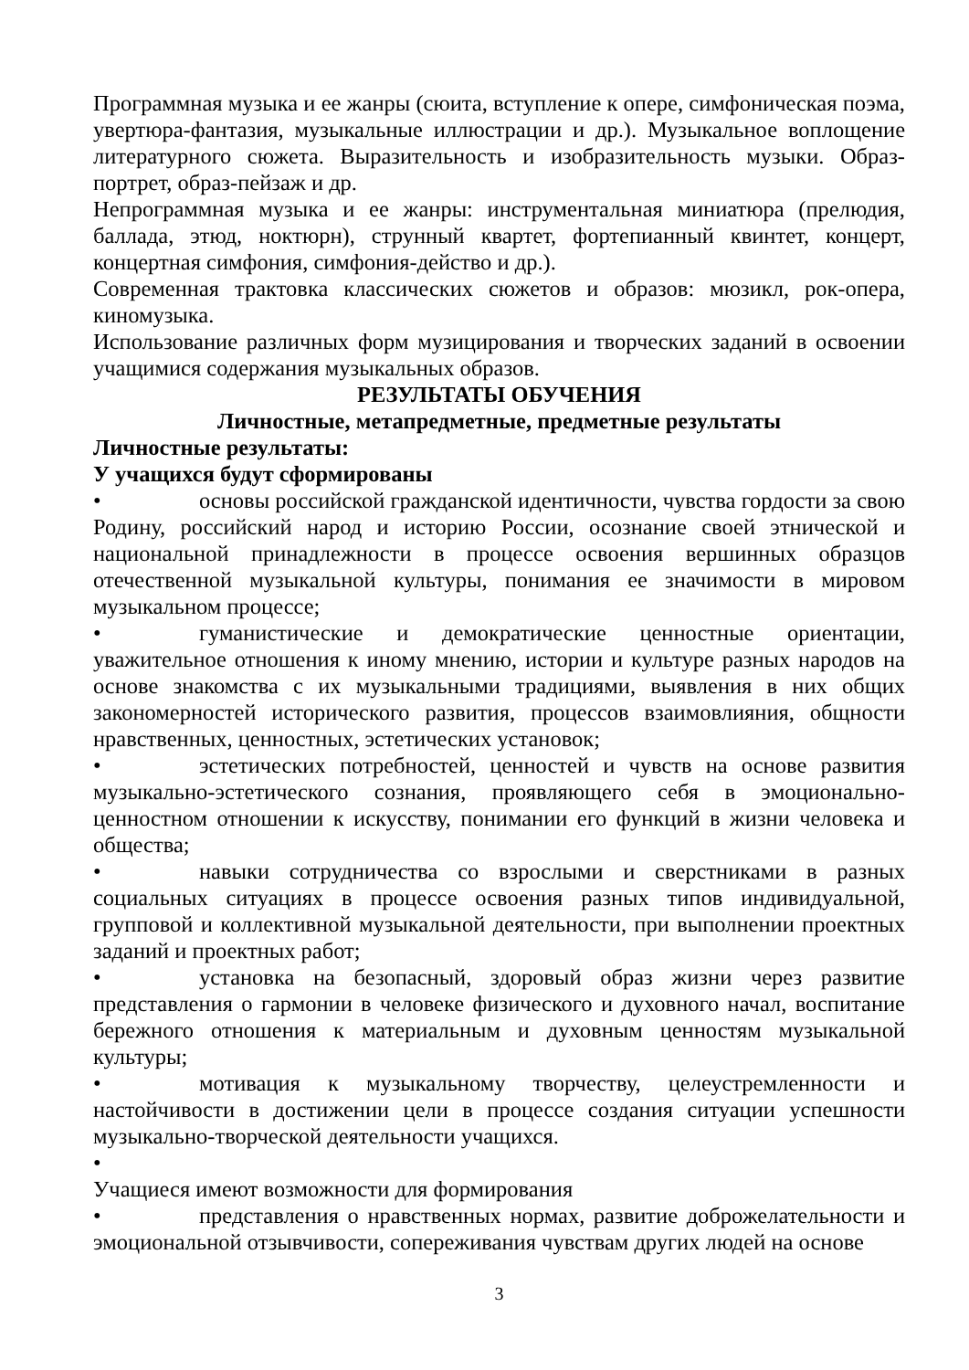Программная музыка и ее жанры (сюита, вступление к опере, симфоническая поэма, увертюра-фантазия, музыкальные иллюстрации и др.). Музыкальное воплощение литературного сюжета. Выразительность и изобразительность музыки. Образ-портрет, образ-пейзаж и др.
Непрограммная музыка и ее жанры: инструментальная миниатюра (прелюдия, баллада, этюд, ноктюрн), струнный квартет, фортепианный квинтет, концерт, концертная симфония, симфония-действо и др.).
Современная трактовка классических сюжетов и образов: мюзикл, рок-опера, киномузыка.
Использование различных форм музицирования и творческих заданий в освоении учащимися содержания музыкальных образов.
РЕЗУЛЬТАТЫ ОБУЧЕНИЯ
Личностные, метапредметные, предметные результаты
Личностные результаты:
У учащихся будут сформированы
• основы российской гражданской идентичности, чувства гордости за свою Родину, российский народ и историю России, осознание своей этнической и национальной принадлежности в процессе освоения вершинных образцов отечественной музыкальной культуры, понимания ее значимости в мировом музыкальном процессе;
• гуманистические и демократические ценностные ориентации, уважительное отношения к иному мнению, истории и культуре разных народов на основе знакомства с их музыкальными традициями, выявления в них общих закономерностей исторического развития, процессов взаимовлияния, общности нравственных, ценностных, эстетических установок;
• эстетических потребностей, ценностей и чувств на основе развития музыкально-эстетического сознания, проявляющего себя в эмоционально-ценностном отношении к искусству, понимании его функций в жизни человека и общества;
• навыки сотрудничества со взрослыми и сверстниками в разных социальных ситуациях в процессе освоения разных типов индивидуальной, групповой и коллективной музыкальной деятельности, при выполнении проектных заданий и проектных работ;
• установка на безопасный, здоровый образ жизни через развитие представления о гармонии в человеке физического и духовного начал, воспитание бережного отношения к материальным и духовным ценностям музыкальной культуры;
• мотивация к музыкальному творчеству, целеустремленности и настойчивости в достижении цели в процессе создания ситуации успешности музыкально-творческой деятельности учащихся.
•
Учащиеся имеют возможности для формирования
• представления о нравственных нормах, развитие доброжелательности и эмоциональной отзывчивости, сопереживания чувствам других людей на основе
3